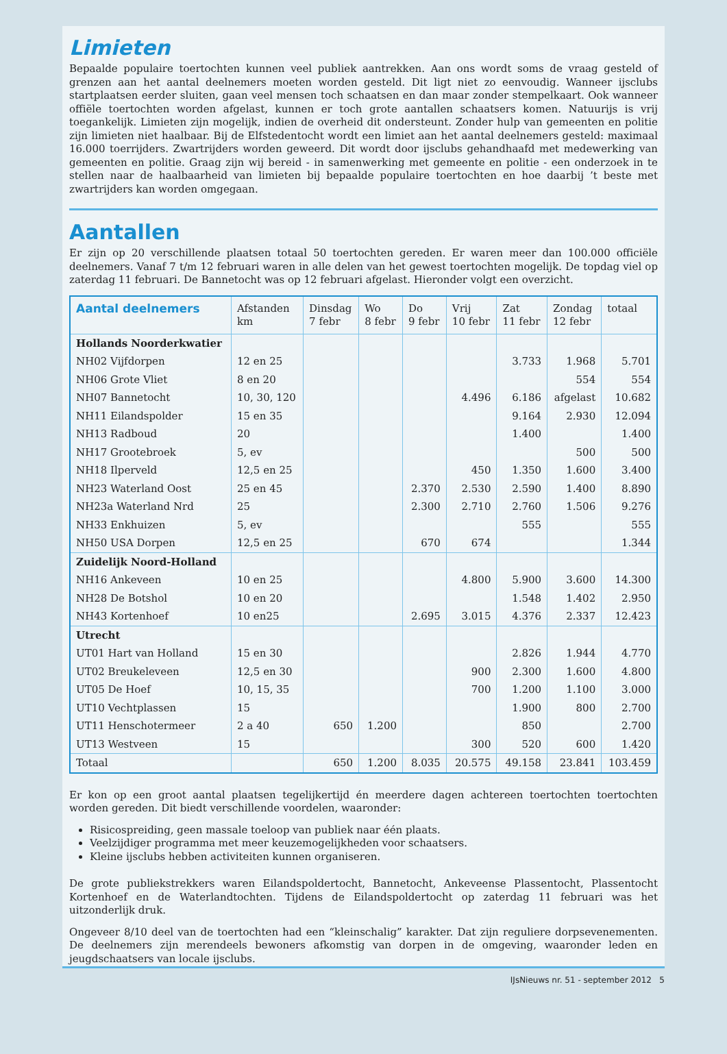Limieten
Bepaalde populaire toertochten kunnen veel publiek aantrekken. Aan ons wordt soms de vraag gesteld of grenzen aan het aantal deelnemers moeten worden gesteld. Dit ligt niet zo eenvoudig. Wanneer ijsclubs startplaatsen eerder sluiten, gaan veel mensen toch schaatsen en dan maar zonder stempelkaart. Ook wanneer offiële toertochten worden afgelast, kunnen er toch grote aantallen schaatsers komen. Natuurijs is vrij toegankelijk. Limieten zijn mogelijk, indien de overheid dit ondersteunt. Zonder hulp van gemeenten en politie zijn limieten niet haalbaar. Bij de Elfstedentocht wordt een limiet aan het aantal deelnemers gesteld: maximaal 16.000 toerrijders. Zwartrijders worden geweerd. Dit wordt door ijsclubs gehandhaafd met medewerking van gemeenten en politie. Graag zijn wij bereid - in samenwerking met gemeente en politie - een onderzoek in te stellen naar de haalbaarheid van limieten bij bepaalde populaire toertochten en hoe daarbij ’t beste met zwartrijders kan worden omgegaan.
Aantallen
Er zijn op 20 verschillende plaatsen totaal 50 toertochten gereden. Er waren meer dan 100.000 officiële deelnemers. Vanaf 7 t/m 12 februari waren in alle delen van het gewest toertochten mogelijk. De topdag viel op zaterdag 11 februari. De Bannetocht was op 12 februari afgelast. Hieronder volgt een overzicht.
| Aantal deelnemers | Afstanden km | Dinsdag 7 febr | Wo 8 febr | Do 9 febr | Vrij 10 febr | Zat 11 febr | Zondag 12 febr | totaal |
| --- | --- | --- | --- | --- | --- | --- | --- | --- |
| Hollands Noorderkwatier | | | | | | | | |
| NH02 Vijfdorpen | 12 en 25 | | | | | 3.733 | 1.968 | 5.701 |
| NH06 Grote Vliet | 8 en 20 | | | | | | 554 | 554 |
| NH07 Bannetocht | 10, 30, 120 | | | | 4.496 | 6.186 | afgelast | 10.682 |
| NH11 Eilandspolder | 15 en 35 | | | | | 9.164 | 2.930 | 12.094 |
| NH13 Radboud | 20 | | | | | 1.400 | | 1.400 |
| NH17 Grootebroek | 5, ev | | | | | | 500 | 500 |
| NH18 Ilperveld | 12,5 en 25 | | | | 450 | 1.350 | 1.600 | 3.400 |
| NH23 Waterland Oost | 25 en 45 | | | 2.370 | 2.530 | 2.590 | 1.400 | 8.890 |
| NH23a Waterland Nrd | 25 | | | 2.300 | 2.710 | 2.760 | 1.506 | 9.276 |
| NH33 Enkhuizen | 5, ev | | | | | 555 | | 555 |
| NH50 USA Dorpen | 12,5 en 25 | | | 670 | 674 | | | 1.344 |
| Zuidelijk Noord-Holland | | | | | | | | |
| NH16 Ankeveen | 10 en 25 | | | | 4.800 | 5.900 | 3.600 | 14.300 |
| NH28 De Botshol | 10 en 20 | | | | | 1.548 | 1.402 | 2.950 |
| NH43 Kortenhoef | 10 en25 | | | 2.695 | 3.015 | 4.376 | 2.337 | 12.423 |
| Utrecht | | | | | | | | |
| UT01 Hart van Holland | 15 en 30 | | | | | 2.826 | 1.944 | 4.770 |
| UT02 Breukeleveen | 12,5 en 30 | | | | 900 | 2.300 | 1.600 | 4.800 |
| UT05 De Hoef | 10, 15, 35 | | | | 700 | 1.200 | 1.100 | 3.000 |
| UT10 Vechtplassen | 15 | | | | | 1.900 | 800 | 2.700 |
| UT11 Henschotermeer | 2 a 40 | 650 | 1.200 | | | 850 | | 2.700 |
| UT13 Westveen | 15 | | | | 300 | 520 | 600 | 1.420 |
| Totaal | | 650 | 1.200 | 8.035 | 20.575 | 49.158 | 23.841 | 103.459 |
Er kon op een groot aantal plaatsen tegelijkertijd én meerdere dagen achtereen toertochten toertochten worden gereden. Dit biedt verschillende voordelen, waaronder:
Risicospreiding, geen massale toeloop van publiek naar één plaats.
Veelzijdiger programma met meer keuzemogelijkheden voor schaatsers.
Kleine ijsclubs hebben activiteiten kunnen organiseren.
De grote publiekstrekkers waren Eilandspoldertocht, Bannetocht, Ankeveense Plassentocht, Plassentocht Kortenhoef en de Waterlandtochten. Tijdens de Eilandspoldertocht op zaterdag 11 februari was het uitzonderlijk druk.
Ongeveer 8/10 deel van de toertochten had een “kleinschalig” karakter. Dat zijn reguliere dorpsevenementen. De deelnemers zijn merendeels bewoners afkomstig van dorpen in de omgeving, waaronder leden en jeugdschaatsers van locale ijsclubs.
IJsNieuws nr. 51 - september 2012 5